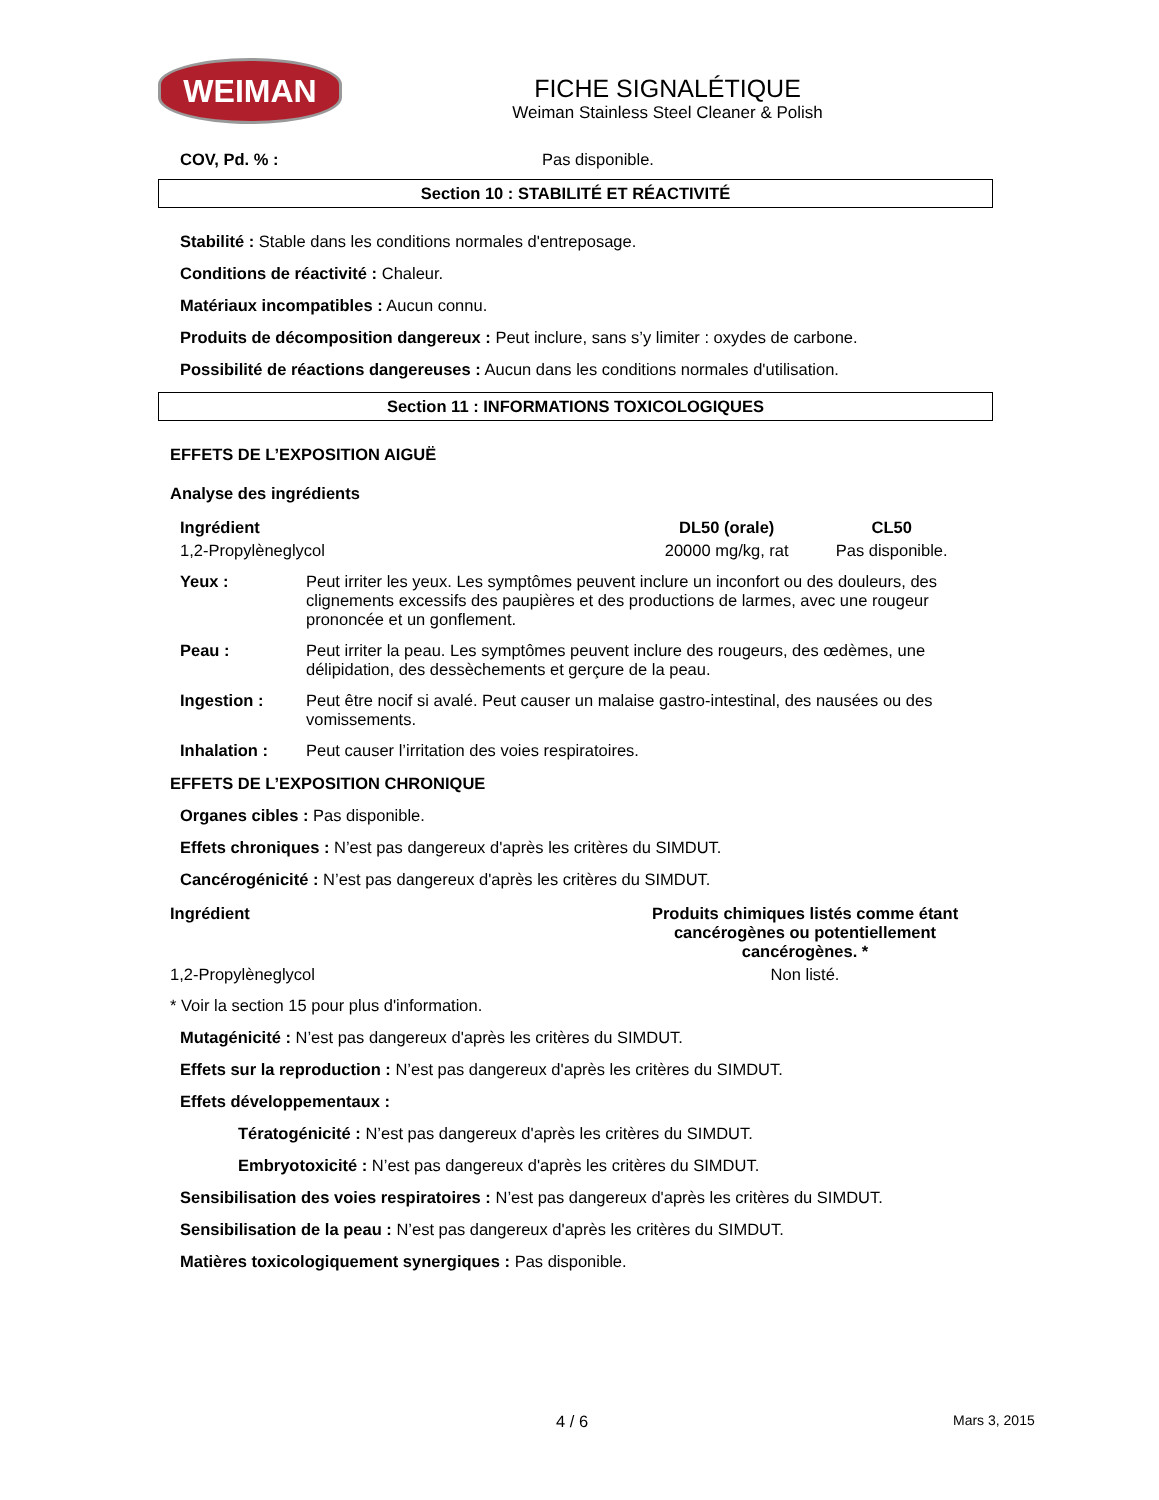WEIMAN
FICHE SIGNALÉTIQUE
Weiman Stainless Steel Cleaner & Polish
COV, Pd. % : Pas disponible.
Section 10 : STABILITÉ ET RÉACTIVITÉ
Stabilité : Stable dans les conditions normales d'entreposage.
Conditions de réactivité : Chaleur.
Matériaux incompatibles : Aucun connu.
Produits de décomposition dangereux : Peut inclure, sans s’y limiter : oxydes de carbone.
Possibilité de réactions dangereuses : Aucun dans les conditions normales d'utilisation.
Section 11 : INFORMATIONS TOXICOLOGIQUES
EFFETS DE L’EXPOSITION AIGUË
Analyse des ingrédients
| Ingrédient | DL50 (orale) | CL50 |
| --- | --- | --- |
| 1,2-Propylèneglycol | 20000 mg/kg, rat | Pas disponible. |
| Yeux : | Peut irriter les yeux. Les symptômes peuvent inclure un inconfort ou des douleurs, des clignements excessifs des paupières et des productions de larmes, avec une rougeur prononcée et un gonflement. |
| Peau : | Peut irriter la peau. Les symptômes peuvent inclure des rougeurs, des œdèmes, une délipidation, des dessèchements et gerçure de la peau. |
| Ingestion : | Peut être nocif si avalé. Peut causer un malaise gastro-intestinal, des nausées ou des vomissements. |
| Inhalation : | Peut causer l’irritation des voies respiratoires. |
EFFETS DE L’EXPOSITION CHRONIQUE
Organes cibles : Pas disponible.
Effets chroniques : N’est pas dangereux d'après les critères du SIMDUT.
Cancérogénicité : N’est pas dangereux d'après les critères du SIMDUT.
| Ingrédient | Produits chimiques listés comme étant cancérogènes ou potentiellement cancérogènes. * |
| --- | --- |
| 1,2-Propylèneglycol | Non listé. |
* Voir la section 15 pour plus d'information.
Mutagénicité : N’est pas dangereux d'après les critères du SIMDUT.
Effets sur la reproduction : N’est pas dangereux d'après les critères du SIMDUT.
Effets développementaux :
Tératogénicité : N’est pas dangereux d'après les critères du SIMDUT.
Embryotoxicité : N’est pas dangereux d'après les critères du SIMDUT.
Sensibilisation des voies respiratoires : N’est pas dangereux d'après les critères du SIMDUT.
Sensibilisation de la peau : N’est pas dangereux d'après les critères du SIMDUT.
Matières toxicologiquement synergiques : Pas disponible.
4 / 6 Mars 3, 2015